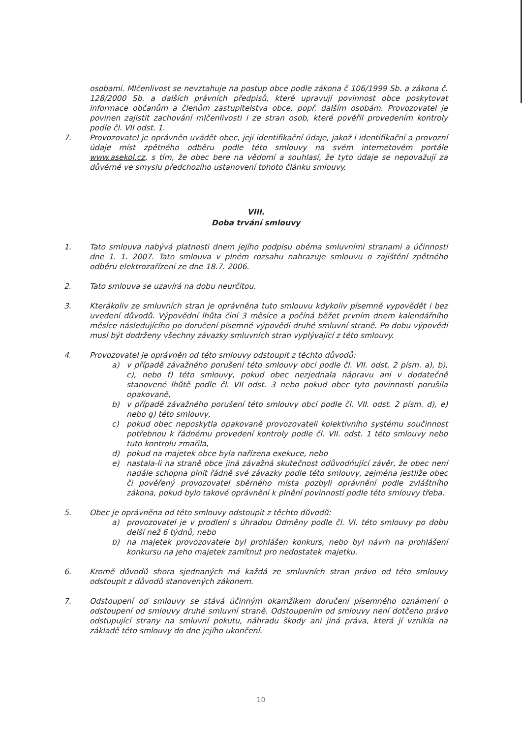osobami. Mlčenlivost se nevztahuje na postup obce podle zákona č 106/1999 Sb. a zákona č. 128/2000 Sb. a dalších právních předpisů, které upravují povinnost obce poskytovat informace občanům a členům zastupitelstva obce, popř. dalším osobám. Provozovatel je povinen zajistit zachování mlčenlivosti i ze stran osob, které pověřil provedením kontroly podle čl. VII odst. 1.
7. Provozovatel je oprávněn uvádět obec, její identifikační údaje, jakož i identifikační a provozní údaje míst zpětného odběru podle této smlouvy na svém internetovém portále www.asekol.cz, s tím, že obec bere na vědomí a souhlasí, že tyto údaje se nepovažují za důvěrné ve smyslu předchozího ustanovení tohoto článku smlouvy.
VIII.
Doba trvání smlouvy
1. Tato smlouva nabývá platnosti dnem jejího podpisu oběma smluvními stranami a účinnosti dne 1. 1. 2007. Tato smlouva v plném rozsahu nahrazuje smlouvu o zajištění zpětného odběru elektrozařízení ze dne 18.7. 2006.
2. Tato smlouva se uzavírá na dobu neurčitou.
3. Kterákoliv ze smluvních stran je oprávněna tuto smlouvu kdykoliv písemně vypovědět i bez uvedení důvodů. Výpovědní lhůta činí 3 měsíce a počíná běžet prvním dnem kalendářního měsíce následujícího po doručení písemné výpovědi druhé smluvní straně. Po dobu výpovědi musí být dodrženy všechny závazky smluvních stran vyplývající z této smlouvy.
4. Provozovatel je oprávněn od této smlouvy odstoupit z těchto důvodů:
a) v případě závažného porušení této smlouvy obcí podle čl. VII. odst. 2 písm. a), b), c), nebo f) této smlouvy, pokud obec nezjednala nápravu ani v dodatečně stanovené lhůtě podle čl. VII odst. 3 nebo pokud obec tyto povinnosti porušila opakovaně,
b) v případě závažného porušení této smlouvy obcí podle čl. VII. odst. 2 písm. d), e) nebo g) této smlouvy,
c) pokud obec neposkytla opakovaně provozovateli kolektivního systému součinnost potřebnou k řádnému provedení kontroly podle čl. VII. odst. 1 této smlouvy nebo tuto kontrolu zmařila,
d) pokud na majetek obce byla nařízena exekuce, nebo
e) nastala-li na straně obce jiná závažná skutečnost odůvodňující závěr, že obec není nadále schopna plnit řádně své závazky podle této smlouvy, zejména jestliže obec či pověřený provozovatel sběrného místa pozbyli oprávnění podle zvláštního zákona, pokud bylo takové oprávnění k plnění povinností podle této smlouvy třeba.
5. Obec je oprávněna od této smlouvy odstoupit z těchto důvodů:
a) provozovatel je v prodlení s úhradou Odměny podle čl. VI. této smlouvy po dobu delší než 6 týdnů, nebo
b) na majetek provozovatele byl prohlášen konkurs, nebo byl návrh na prohlášení konkursu na jeho majetek zamítnut pro nedostatek majetku.
6. Kromě důvodů shora sjednaných má každá ze smluvních stran právo od této smlouvy odstoupit z důvodů stanovených zákonem.
7. Odstoupení od smlouvy se stává účinným okamžikem doručení písemného oznámení o odstoupení od smlouvy druhé smluvní straně. Odstoupením od smlouvy není dotčeno právo odstupující strany na smluvní pokutu, náhradu škody ani jiná práva, která jí vznikla na základě této smlouvy do dne jejího ukončení.
10